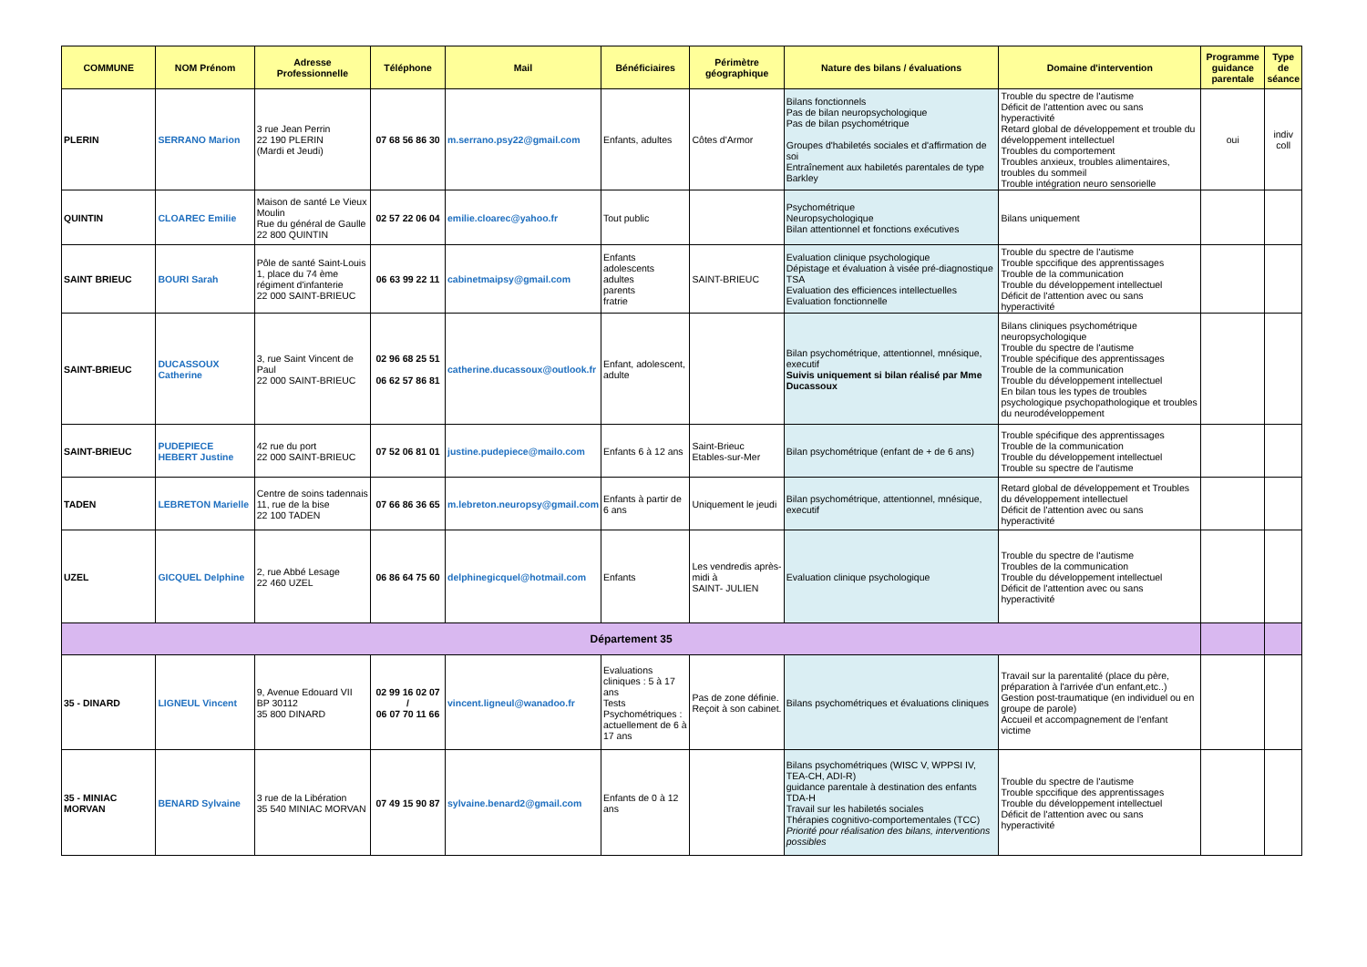| COMMUNE | NOM Prénom | Adresse Professionnelle | Téléphone | Mail | Bénéficiaires | Périmètre géographique | Nature des bilans / évaluations | Domaine d'intervention | Programme guidance parentale | Type de séance |
| --- | --- | --- | --- | --- | --- | --- | --- | --- | --- | --- |
| PLERIN | SERRANO Marion | 3 rue Jean Perrin 22 190 PLERIN (Mardi et Jeudi) | 07 68 56 86 30 | m.serrano.psy22@gmail.com | Enfants, adultes | Côtes d'Armor | Bilans fonctionnels Pas de bilan neuropsychologique Pas de bilan psychométrique Groupes d'habiletés sociales et d'affirmation de soi Entraînement aux habiletés parentales de type Barkley | Trouble du spectre de l'autisme Déficit de l'attention avec ou sans hyperactivité Retard global de développement et trouble du développement intellectuel Troubles du comportement Troubles anxieux, troubles alimentaires, troubles du sommeil Trouble intégration neuro sensorielle | oui | indiv coll |
| QUINTIN | CLOAREC Emilie | Maison de santé Le Vieux Moulin Rue du général de Gaulle 22 800 QUINTIN | 02 57 22 06 04 | emilie.cloarec@yahoo.fr | Tout public | | Psychométrique Neuropsychologique Bilan attentionnel et fonctions exécutives | Bilans uniquement | | |
| SAINT BRIEUC | BOURI Sarah | Pôle de santé Saint-Louis 1, place du 74 ème régiment d'infanterie 22 000 SAINT-BRIEUC | 06 63 99 22 11 | cabinetmaipsy@gmail.com | Enfants adolescents adultes parents fratrie | SAINT-BRIEUC | Evaluation clinique psychologique Dépistage et évaluation à visée pré-diagnostique TSA Evaluation des efficiences intellectuelles Evaluation fonctionnelle | Trouble du spectre de l'autisme Trouble spccifique des apprentissages Trouble de la communication Trouble du développement intellectuel Déficit de l'attention avec ou sans hyperactivité | | |
| SAINT-BRIEUC | DUCASSOUX Catherine | 3, rue Saint Vincent de Paul 22 000 SAINT-BRIEUC | 02 96 68 25 51 06 62 57 86 81 | catherine.ducassoux@outlook.fr | Enfant, adolescent, adulte | | Bilan psychométrique, attentionnel, mnésique, executif Suivis uniquement si bilan réalisé par Mme Ducassoux | Bilans cliniques psychométrique neuropsychologique Trouble du spectre de l'autisme Trouble spécifique des apprentissages Trouble de la communication Trouble du développement intellectuel En bilan tous les types de troubles psychologique psychopathologique et troubles du neurodéveloppement | | |
| SAINT-BRIEUC | PUDEPIECE HEBERT Justine | 42 rue du port 22 000 SAINT-BRIEUC | 07 52 06 81 01 | justine.pudepiece@mailo.com | Enfants 6 à 12 ans | Saint-Brieuc Etables-sur-Mer | Bilan psychométrique (enfant de + de 6 ans) | Trouble spécifique des apprentissages Trouble de la communication Trouble du développement intellectuel Trouble su spectre de l'autisme | | |
| TADEN | LEBRETON Marielle | Centre de soins tadennais 11, rue de la bise 22 100 TADEN | 07 66 86 36 65 | m.lebreton.neuropsy@gmail.com | Enfants à partir de 6 ans | Uniquement le jeudi | Bilan psychométrique, attentionnel, mnésique, executif | Retard global de développement et Troubles du développement intellectuel Déficit de l'attention avec ou sans hyperactivité | | |
| UZEL | GICQUEL Delphine | 2, rue Abbé Lesage 22 460 UZEL | 06 86 64 75 60 | delphinegicquel@hotmail.com | Enfants | Les vendredis après-midi à SAINT- JULIEN | Evaluation clinique psychologique | Trouble du spectre de l'autisme Troubles de la communication Trouble du développement intellectuel Déficit de l'attention avec ou sans hyperactivité | | |
| Département 35 | | | | | | | | | | |
| 35 - DINARD | LIGNEUL Vincent | 9, Avenue Edouard VII BP 30112 35 800 DINARD | 02 99 16 02 07 / 06 07 70 11 66 | vincent.ligneul@wanadoo.fr | Evaluations cliniques : 5 à 17 ans Tests Psychométriques : actuellement de 6 à 17 ans | Pas de zone définie. Reçoit à son cabinet. | Bilans psychométriques et évaluations cliniques | Travail sur la parentalité (place du père, préparation à l'arrivée d'un enfant,etc..) Gestion post-traumatique (en individuel ou en groupe de parole) Accueil et accompagnement de l'enfant victime | | |
| 35 - MINIAC MORVAN | BENARD Sylvaine | 3 rue de la Libération 35 540 MINIAC MORVAN | 07 49 15 90 87 | sylvaine.benard2@gmail.com | Enfants de 0 à 12 ans | | Bilans psychométriques (WISC V, WPPSI IV, TEA-CH, ADI-R) guidance parentale à destination des enfants TDA-H Travail sur les habiletés sociales Thérapies cognitivo-comportementales (TCC) Priorité pour réalisation des bilans, interventions possibles | Trouble du spectre de l'autisme Trouble spccifique des apprentissages Trouble du développement intellectuel Déficit de l'attention avec ou sans hyperactivité | | |